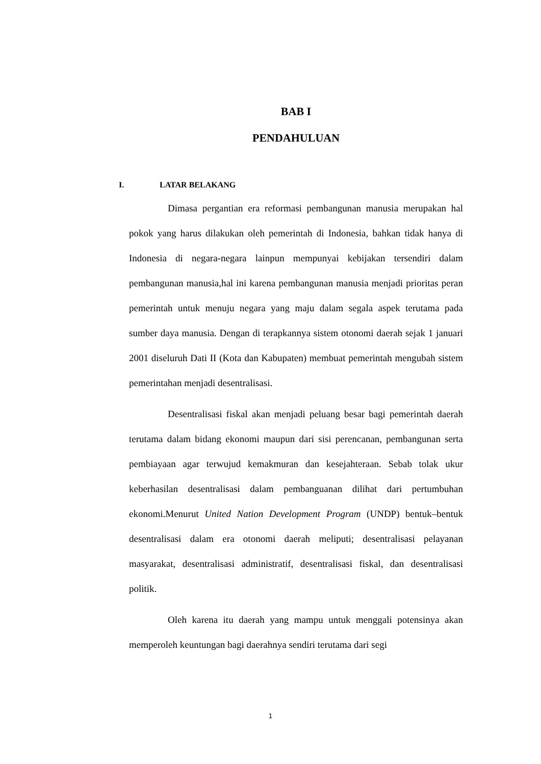BAB I
PENDAHULUAN
I. LATAR BELAKANG
Dimasa pergantian era reformasi pembangunan manusia merupakan hal pokok yang harus dilakukan oleh pemerintah di Indonesia, bahkan tidak hanya di Indonesia di negara-negara lainpun mempunyai kebijakan tersendiri dalam pembangunan manusia,hal ini karena pembangunan manusia menjadi prioritas peran pemerintah untuk menuju negara yang maju dalam segala aspek terutama pada sumber daya manusia. Dengan di terapkannya sistem otonomi daerah sejak 1 januari 2001 diseluruh Dati II (Kota dan Kabupaten) membuat pemerintah mengubah sistem pemerintahan menjadi desentralisasi.
Desentralisasi fiskal akan menjadi peluang besar bagi pemerintah daerah terutama dalam bidang ekonomi maupun dari sisi perencanan, pembangunan serta pembiayaan agar terwujud kemakmuran dan kesejahteraan. Sebab tolak ukur keberhasilan desentralisasi dalam pembanguanan dilihat dari pertumbuhan ekonomi.Menurut United Nation Development Program (UNDP) bentuk–bentuk desentralisasi dalam era otonomi daerah meliputi; desentralisasi pelayanan masyarakat, desentralisasi administratif, desentralisasi fiskal, dan desentralisasi politik.
Oleh karena itu daerah yang mampu untuk menggali potensinya akan memperoleh keuntungan bagi daerahnya sendiri terutama dari segi
1